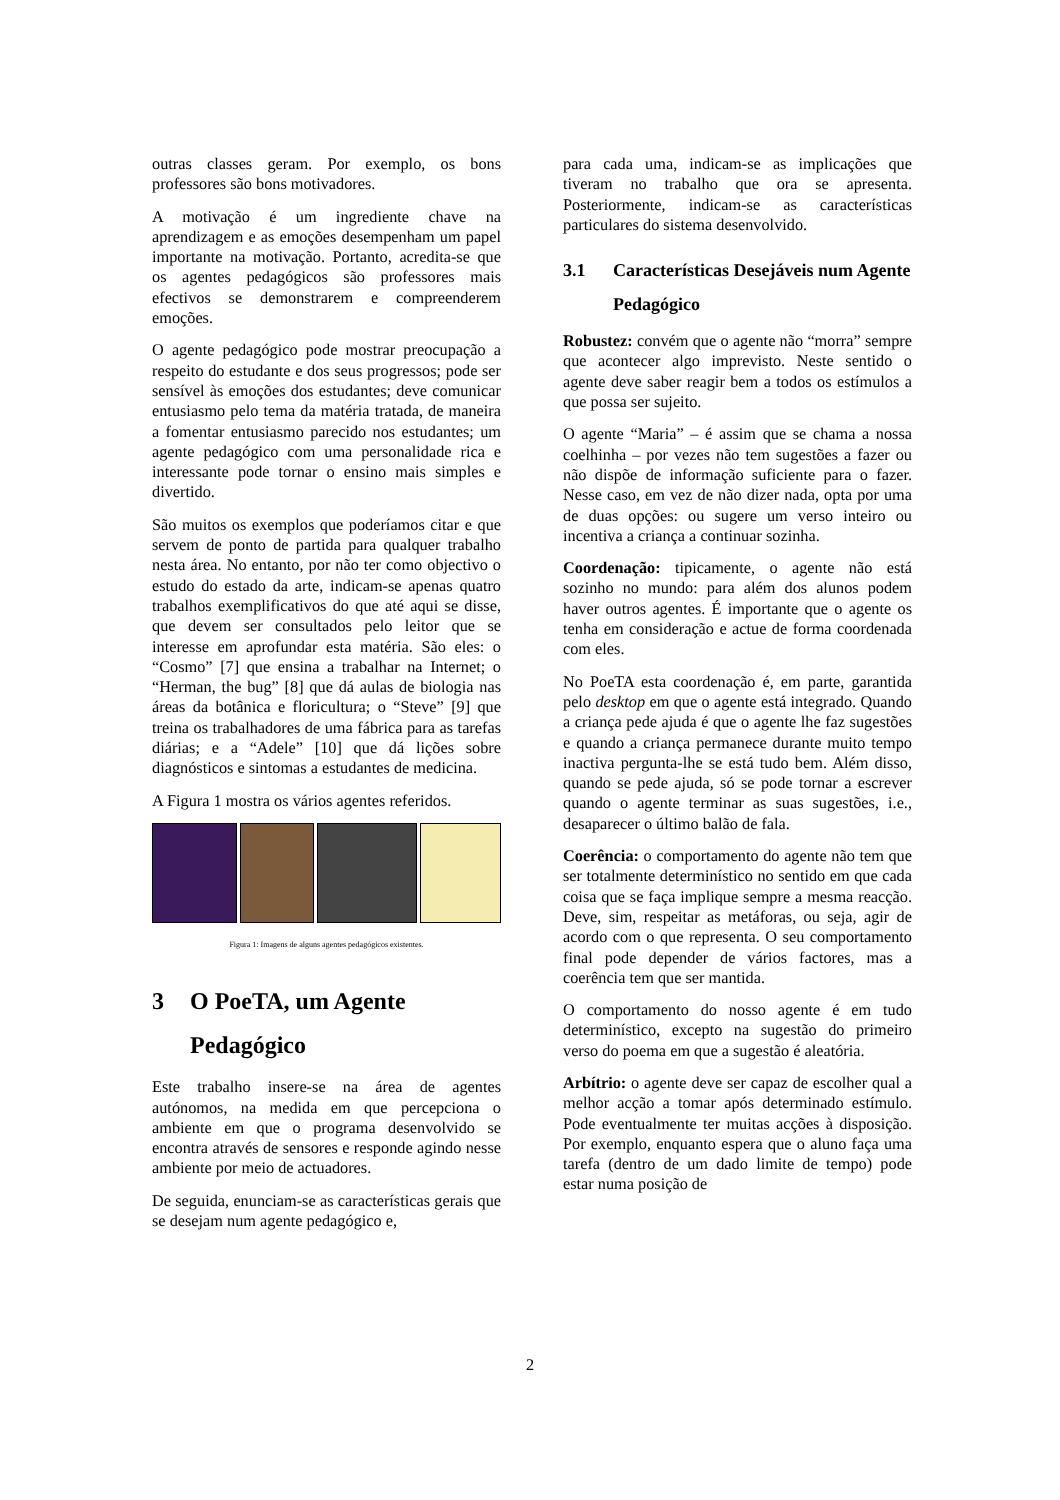outras classes geram. Por exemplo, os bons professores são bons motivadores.
A motivação é um ingrediente chave na aprendizagem e as emoções desempenham um papel importante na motivação. Portanto, acredita-se que os agentes pedagógicos são professores mais efectivos se demonstrarem e compreenderem emoções.
O agente pedagógico pode mostrar preocupação a respeito do estudante e dos seus progressos; pode ser sensível às emoções dos estudantes; deve comunicar entusiasmo pelo tema da matéria tratada, de maneira a fomentar entusiasmo parecido nos estudantes; um agente pedagógico com uma personalidade rica e interessante pode tornar o ensino mais simples e divertido.
São muitos os exemplos que poderíamos citar e que servem de ponto de partida para qualquer trabalho nesta área. No entanto, por não ter como objectivo o estudo do estado da arte, indicam-se apenas quatro trabalhos exemplificativos do que até aqui se disse, que devem ser consultados pelo leitor que se interesse em aprofundar esta matéria. São eles: o “Cosmo” [7] que ensina a trabalhar na Internet; o “Herman, the bug” [8] que dá aulas de biologia nas áreas da botânica e floricultura; o “Steve” [9] que treina os trabalhadores de uma fábrica para as tarefas diárias; e a “Adele” [10] que dá lições sobre diagnósticos e sintomas a estudantes de medicina.
A Figura 1 mostra os vários agentes referidos.
Figura 1: Imagens de alguns agentes pedagógicos existentes.
3 O PoeTA, um Agente Pedagógico
Este trabalho insere-se na área de agentes autónomos, na medida em que percepciona o ambiente em que o programa desenvolvido se encontra através de sensores e responde agindo nesse ambiente por meio de actuadores.
De seguida, enunciam-se as características gerais que se desejam num agente pedagógico e,
para cada uma, indicam-se as implicações que tiveram no trabalho que ora se apresenta. Posteriormente, indicam-se as características particulares do sistema desenvolvido.
3.1 Características Desejáveis num Agente Pedagógico
Robustez: convém que o agente não “morra” sempre que acontecer algo imprevisto. Neste sentido o agente deve saber reagir bem a todos os estímulos a que possa ser sujeito.
O agente “Maria” – é assim que se chama a nossa coelhinha – por vezes não tem sugestões a fazer ou não dispõe de informação suficiente para o fazer. Nesse caso, em vez de não dizer nada, opta por uma de duas opções: ou sugere um verso inteiro ou incentiva a criança a continuar sozinha.
Coordenação: tipicamente, o agente não está sozinho no mundo: para além dos alunos podem haver outros agentes. É importante que o agente os tenha em consideração e actue de forma coordenada com eles.
No PoeTA esta coordenação é, em parte, garantida pelo desktop em que o agente está integrado. Quando a criança pede ajuda é que o agente lhe faz sugestões e quando a criança permanece durante muito tempo inactiva pergunta-lhe se está tudo bem. Além disso, quando se pede ajuda, só se pode tornar a escrever quando o agente terminar as suas sugestões, i.e., desaparecer o último balão de fala.
Coerência: o comportamento do agente não tem que ser totalmente determinístico no sentido em que cada coisa que se faça implique sempre a mesma reacção. Deve, sim, respeitar as metáforas, ou seja, agir de acordo com o que representa. O seu comportamento final pode depender de vários factores, mas a coerência tem que ser mantida.
O comportamento do nosso agente é em tudo determinístico, excepto na sugestão do primeiro verso do poema em que a sugestão é aleatória.
Arbítrio: o agente deve ser capaz de escolher qual a melhor acção a tomar após determinado estímulo. Pode eventualmente ter muitas acções à disposição. Por exemplo, enquanto espera que o aluno faça uma tarefa (dentro de um dado limite de tempo) pode estar numa posição de
2